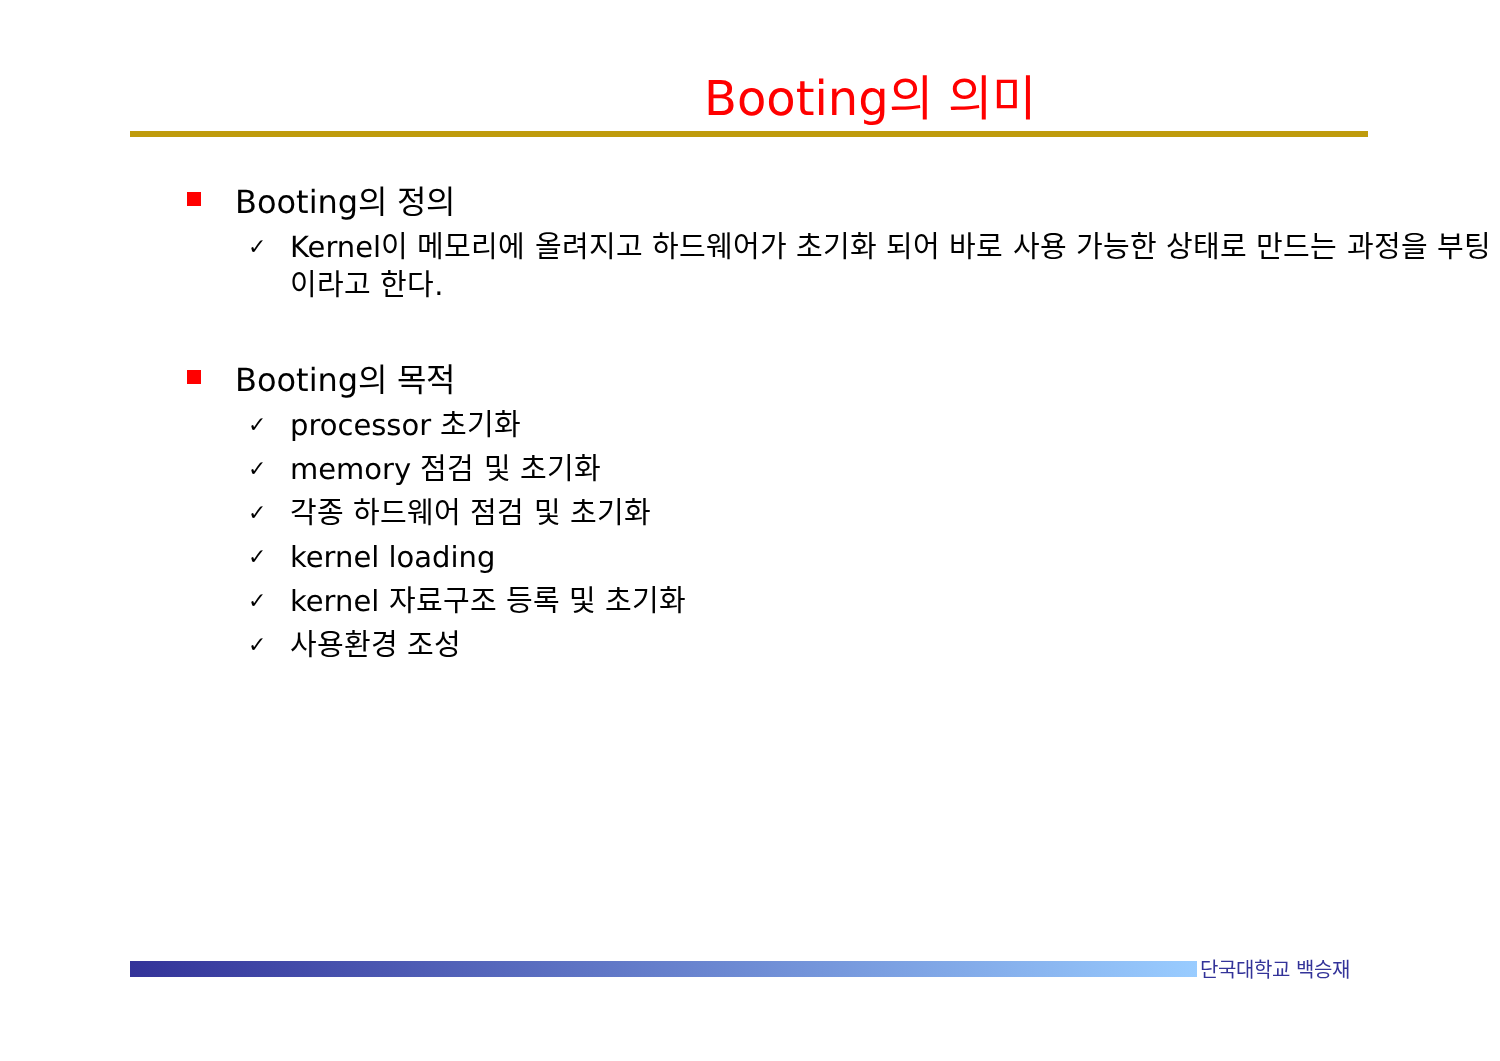Booting의 의미
Booting의 정의
✓ Kernel이 메모리에 올려지고 하드웨어가 초기화 되어 바로 사용 가능한 상태로 만드는 과정을 부팅이라고 한다.
Booting의 목적
✓ processor 초기화
✓ memory 점검 및 초기화
✓ 각종 하드웨어 점검 및 초기화
✓ kernel loading
✓ kernel 자료구조 등록 및 초기화
✓ 사용환경 조성
단국대학교 백승재